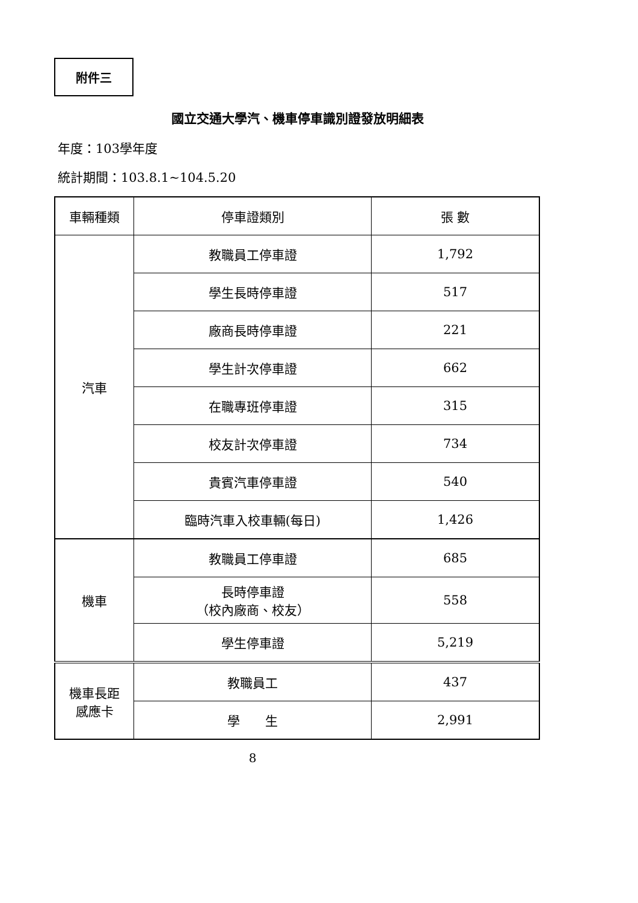附件三
國立交通大學汽、機車停車識別證發放明細表
年度：103學年度
統計期間：103.8.1~104.5.20
| 車輛種類 | 停車證類別 | 張 數 |
| --- | --- | --- |
| 汽車 | 教職員工停車證 | 1,792 |
| | 學生長時停車證 | 517 |
| | 廠商長時停車證 | 221 |
| | 學生計次停車證 | 662 |
| | 在職專班停車證 | 315 |
| | 校友計次停車證 | 734 |
| | 貴賓汽車停車證 | 540 |
| | 臨時汽車入校車輛(每日) | 1,426 |
| 機車 | 教職員工停車證 | 685 |
| | 長時停車證 （校內廠商、校友） | 558 |
| | 學生停車證 | 5,219 |
| 機車長距 感應卡 | 教職員工 | 437 |
| | 學 生 | 2,991 |
8